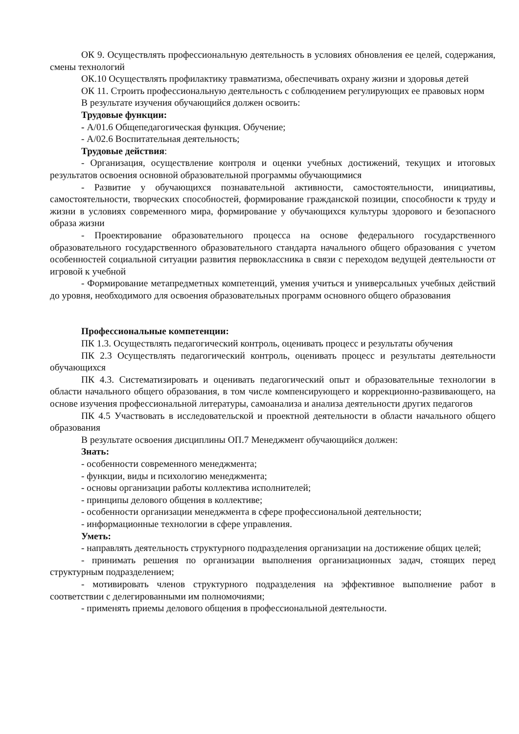ОК 9. Осуществлять профессиональную деятельность в условиях обновления ее целей, содержания, смены технологий
ОК.10 Осуществлять профилактику травматизма, обеспечивать охрану жизни и здоровья детей
ОК 11. Строить профессиональную деятельность с соблюдением регулирующих ее правовых норм
В результате изучения обучающийся должен освоить:
Трудовые функции:
- А/01.6 Общепедагогическая функция. Обучение;
- А/02.6 Воспитательная деятельность;
Трудовые действия:
- Организация, осуществление контроля и оценки учебных достижений, текущих и итоговых результатов освоения основной образовательной программы обучающимися
- Развитие у обучающихся познавательной активности, самостоятельности, инициативы, самостоятельности, творческих способностей, формирование гражданской позиции, способности к труду и жизни в условиях современного мира, формирование у обучающихся культуры здорового и безопасного образа жизни
- Проектирование образовательного процесса на основе федерального государственного образовательного государственного образовательного стандарта начального общего образования с учетом особенностей социальной ситуации развития первоклассника в связи с переходом ведущей деятельности от игровой к учебной
- Формирование метапредметных компетенций, умения учиться и универсальных учебных действий до уровня, необходимого для освоения образовательных программ основного общего образования
Профессиональные компетенции:
ПК 1.3. Осуществлять педагогический контроль, оценивать процесс и результаты обучения
ПК 2.3 Осуществлять педагогический контроль, оценивать процесс и результаты деятельности обучающихся
ПК 4.3. Систематизировать и оценивать педагогический опыт и образовательные технологии в области начального общего образования, в том числе компенсирующего и коррекционно-развивающего, на основе изучения профессиональной литературы, самоанализа и анализа деятельности других педагогов
ПК 4.5 Участвовать в исследовательской и проектной деятельности в области начального общего образования
В результате освоения дисциплины ОП.7 Менеджмент обучающийся должен:
Знать:
- особенности современного менеджмента;
- функции, виды и психологию менеджмента;
- основы организации работы коллектива исполнителей;
- принципы делового общения в коллективе;
- особенности организации менеджмента в сфере профессиональной деятельности;
- информационные технологии в сфере управления.
Уметь:
- направлять деятельность структурного подразделения организации на достижение общих целей;
- принимать решения по организации выполнения организационных задач, стоящих перед структурным подразделением;
- мотивировать членов структурного подразделения на эффективное выполнение работ в соответствии с делегированными им полномочиями;
- применять приемы делового общения в профессиональной деятельности.